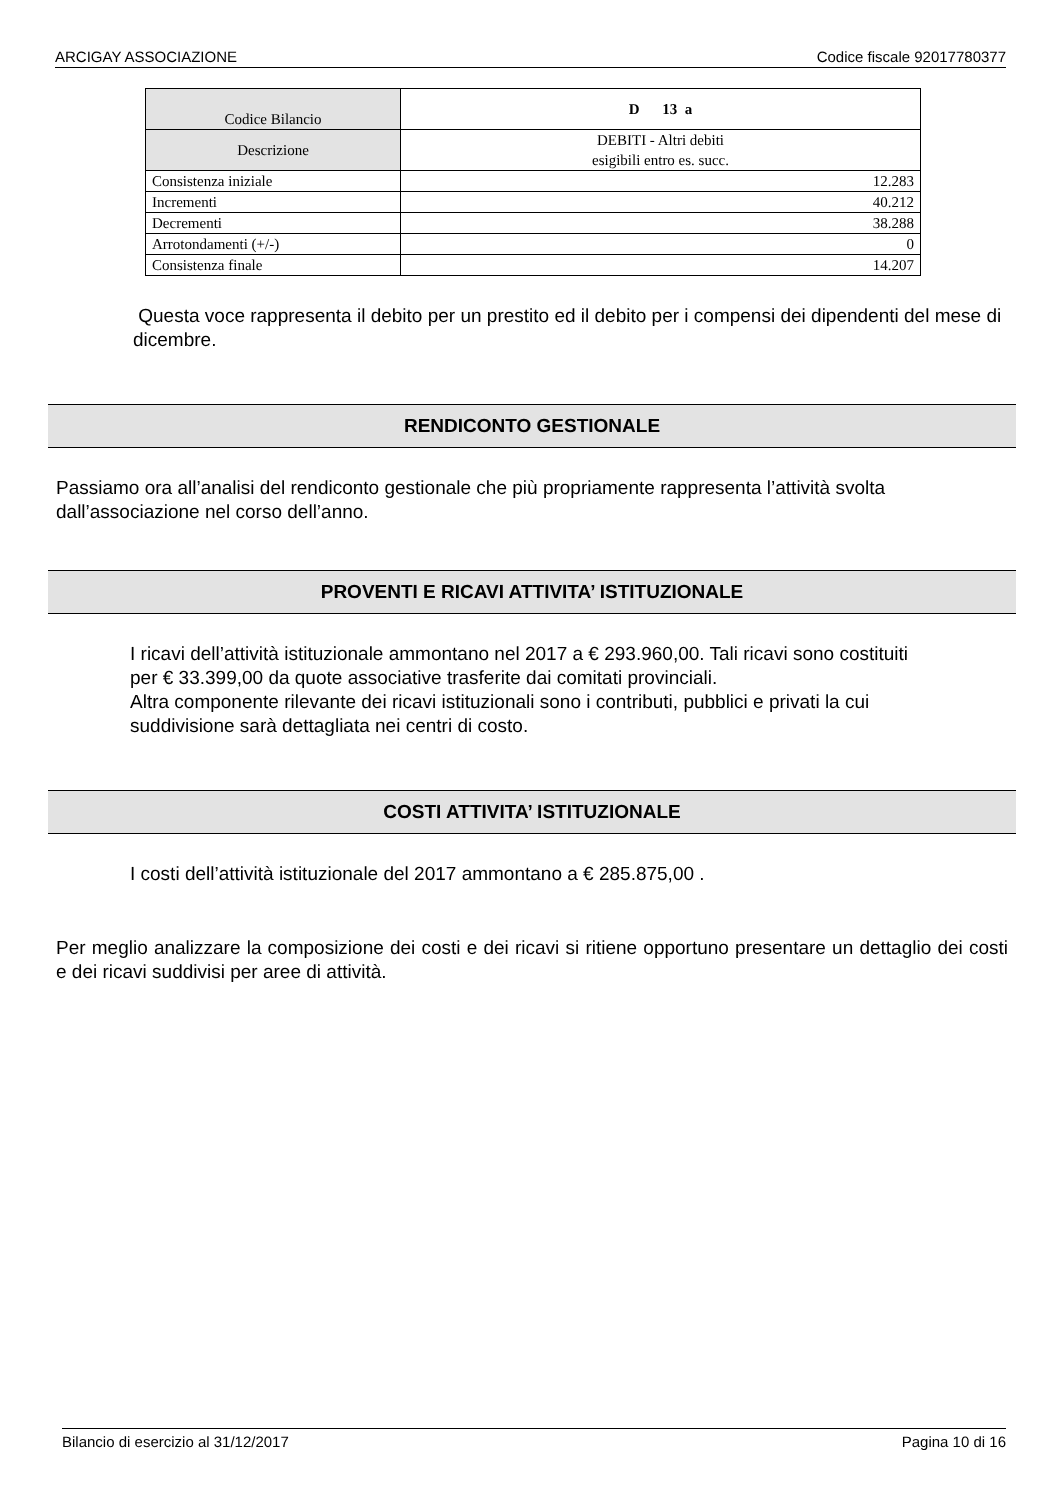ARCIGAY ASSOCIAZIONE Codice fiscale 92017780377
| Codice Bilancio | D 13 a |
| Descrizione | DEBITI - Altri debiti esigibili entro es. succ. |
| Consistenza iniziale | 12.283 |
| Incrementi | 40.212 |
| Decrementi | 38.288 |
| Arrotondamenti (+/-) | 0 |
| Consistenza finale | 14.207 |
Questa voce rappresenta il debito per un prestito ed il debito per i compensi dei dipendenti del mese di dicembre.
RENDICONTO GESTIONALE
Passiamo ora all’analisi del rendiconto gestionale che più propriamente rappresenta l’attività svolta dall’associazione nel corso dell’anno.
PROVENTI E RICAVI ATTIVITA’ ISTITUZIONALE
I ricavi dell’attività istituzionale ammontano nel 2017 a € 293.960,00. Tali ricavi sono costituiti per € 33.399,00 da quote associative trasferite dai comitati provinciali.
Altra componente rilevante dei ricavi istituzionali sono i contributi, pubblici e privati la cui suddivisione sarà dettagliata nei centri di costo.
COSTI ATTIVITA’ ISTITUZIONALE
I costi dell’attività istituzionale del 2017 ammontano a € 285.875,00 .
Per meglio analizzare la composizione dei costi e dei ricavi si ritiene opportuno presentare un dettaglio dei costi e dei ricavi suddivisi per aree di attività.
Bilancio di esercizio al 31/12/2017 Pagina 10 di 16